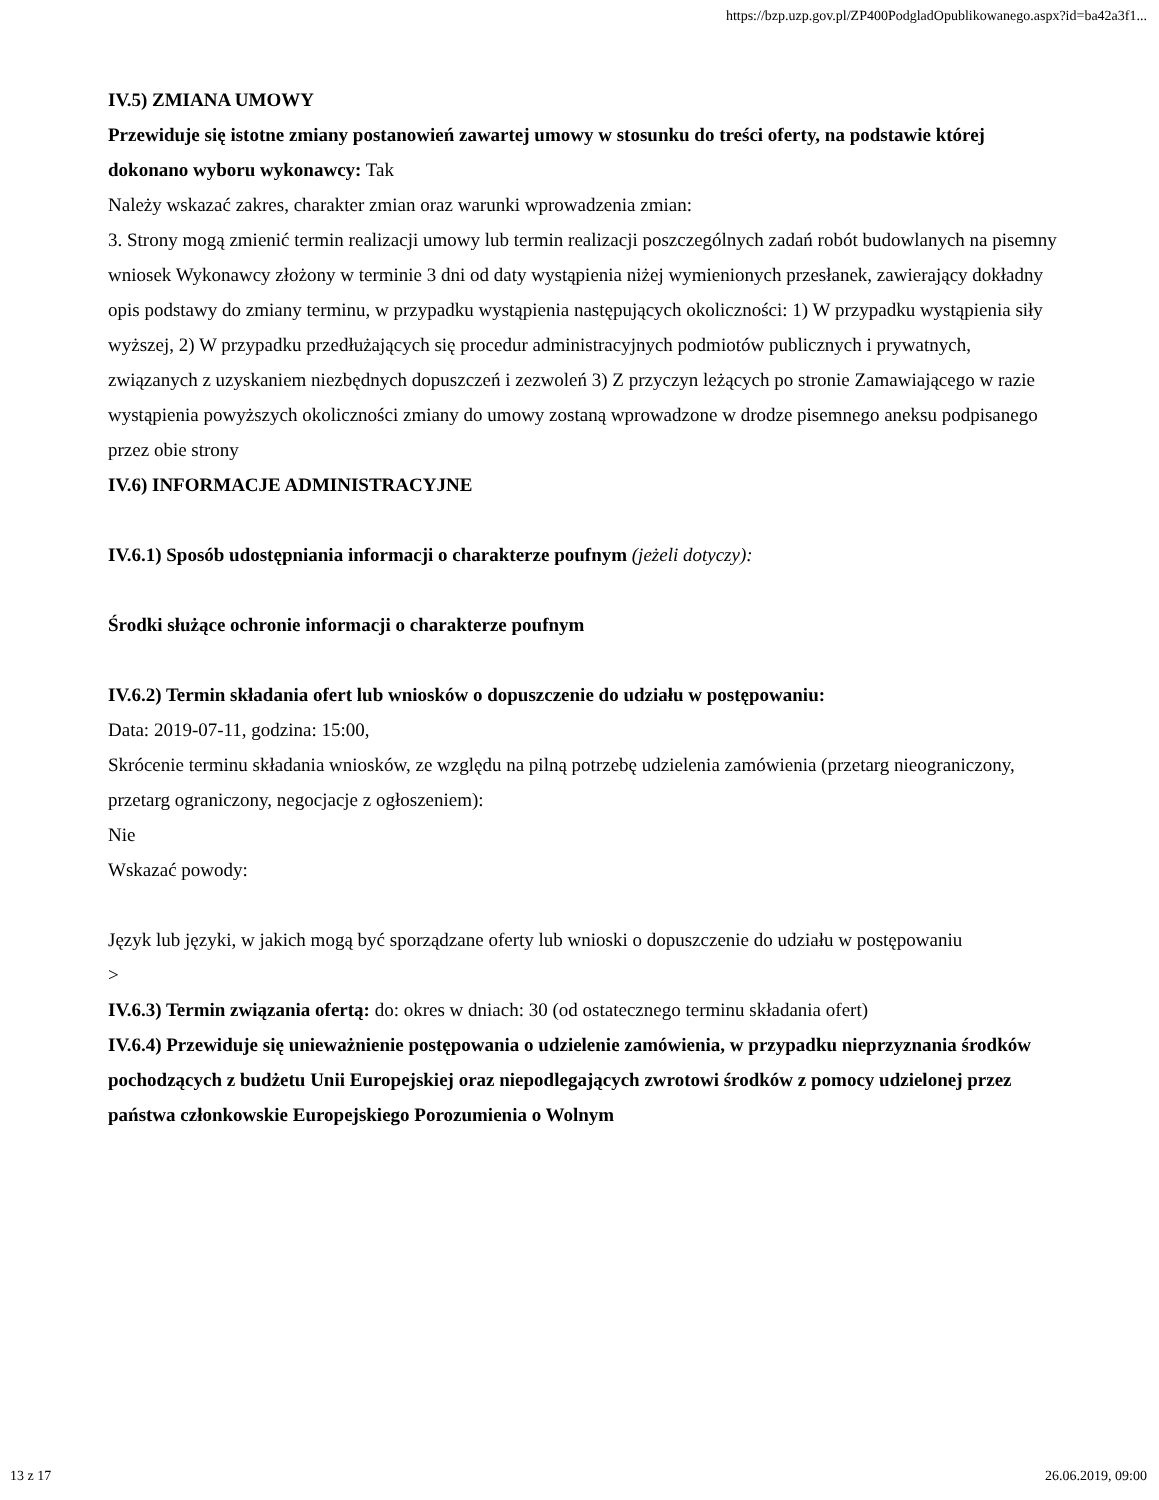https://bzp.uzp.gov.pl/ZP400PodgladOpublikowanego.aspx?id=ba42a3f1...
IV.5) ZMIANA UMOWY
Przewiduje się istotne zmiany postanowień zawartej umowy w stosunku do treści oferty, na podstawie której dokonano wyboru wykonawcy: Tak
Należy wskazać zakres, charakter zmian oraz warunki wprowadzenia zmian:
3. Strony mogą zmienić termin realizacji umowy lub termin realizacji poszczególnych zadań robót budowlanych na pisemny wniosek Wykonawcy złożony w terminie 3 dni od daty wystąpienia niżej wymienionych przesłanek, zawierający dokładny opis podstawy do zmiany terminu, w przypadku wystąpienia następujących okoliczności: 1) W przypadku wystąpienia siły wyższej, 2) W przypadku przedłużających się procedur administracyjnych podmiotów publicznych i prywatnych, związanych z uzyskaniem niezbędnych dopuszczeń i zezwoleń 3) Z przyczyn leżących po stronie Zamawiającego w razie wystąpienia powyższych okoliczności zmiany do umowy zostaną wprowadzone w drodze pisemnego aneksu podpisanego przez obie strony
IV.6) INFORMACJE ADMINISTRACYJNE
IV.6.1) Sposób udostępniania informacji o charakterze poufnym (jeżeli dotyczy):
Środki służące ochronie informacji o charakterze poufnym
IV.6.2) Termin składania ofert lub wniosków o dopuszczenie do udziału w postępowaniu:
Data: 2019-07-11, godzina: 15:00,
Skrócenie terminu składania wniosków, ze względu na pilną potrzebę udzielenia zamówienia (przetarg nieograniczony, przetarg ograniczony, negocjacje z ogłoszeniem):
Nie
Wskazać powody:
Język lub języki, w jakich mogą być sporządzane oferty lub wnioski o dopuszczenie do udziału w postępowaniu
>
IV.6.3) Termin związania ofertą: do: okres w dniach: 30 (od ostatecznego terminu składania ofert)
IV.6.4) Przewiduje się unieważnienie postępowania o udzielenie zamówienia, w przypadku nieprzyznania środków pochodzących z budżetu Unii Europejskiej oraz niepodlegających zwrotowi środków z pomocy udzielonej przez państwa członkowskie Europejskiego Porozumienia o Wolnym
13 z 17 26.06.2019, 09:00